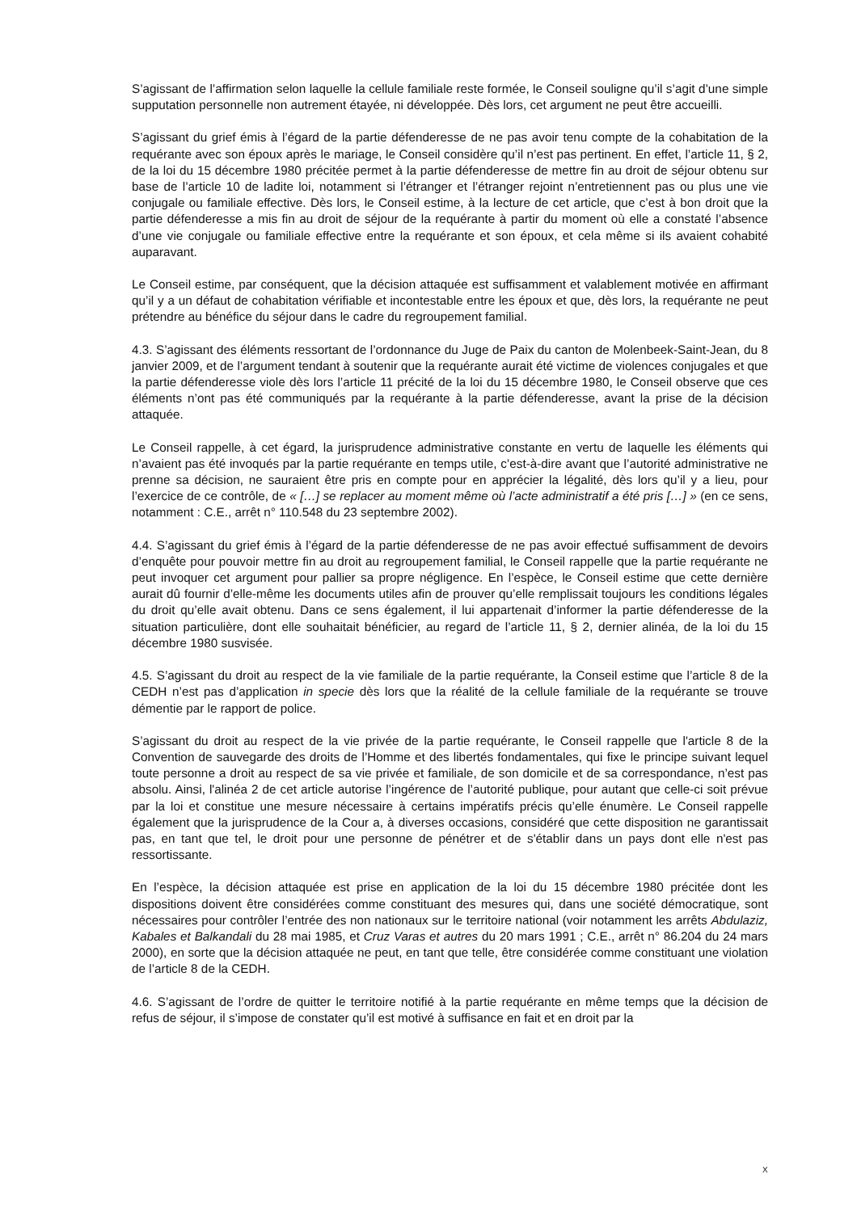S’agissant de l’affirmation selon laquelle la cellule familiale reste formée, le Conseil souligne qu’il s’agit d’une simple supputation personnelle non autrement étayée, ni développée. Dès lors, cet argument ne peut être accueilli.
S’agissant du grief émis à l’égard de la partie défenderesse de ne pas avoir tenu compte de la cohabitation de la requérante avec son époux après le mariage, le Conseil considère qu’il n’est pas pertinent. En effet, l’article 11, § 2, de la loi du 15 décembre 1980 précitée permet à la partie défenderesse de mettre fin au droit de séjour obtenu sur base de l’article 10 de ladite loi, notamment si l’étranger et l’étranger rejoint n’entretiennent pas ou plus une vie conjugale ou familiale effective. Dès lors, le Conseil estime, à la lecture de cet article, que c’est à bon droit que la partie défenderesse a mis fin au droit de séjour de la requérante à partir du moment où elle a constaté l’absence d’une vie conjugale ou familiale effective entre la requérante et son époux, et cela même si ils avaient cohabité auparavant.
Le Conseil estime, par conséquent, que la décision attaquée est suffisamment et valablement motivée en affirmant qu’il y a un défaut de cohabitation vérifiable et incontestable entre les époux et que, dès lors, la requérante ne peut prétendre au bénéfice du séjour dans le cadre du regroupement familial.
4.3. S’agissant des éléments ressortant de l’ordonnance du Juge de Paix du canton de Molenbeek-Saint-Jean, du 8 janvier 2009, et de l’argument tendant à soutenir que la requérante aurait été victime de violences conjugales et que la partie défenderesse viole dès lors l’article 11 précité de la loi du 15 décembre 1980, le Conseil observe que ces éléments n’ont pas été communiqués par la requérante à la partie défenderesse, avant la prise de la décision attaquée.
Le Conseil rappelle, à cet égard, la jurisprudence administrative constante en vertu de laquelle les éléments qui n’avaient pas été invoqués par la partie requérante en temps utile, c’est-à-dire avant que l’autorité administrative ne prenne sa décision, ne sauraient être pris en compte pour en apprécier la légalité, dès lors qu’il y a lieu, pour l’exercice de ce contrôle, de « […] se replacer au moment même où l’acte administratif a été pris […] » (en ce sens, notamment : C.E., arrêt n° 110.548 du 23 septembre 2002).
4.4. S’agissant du grief émis à l’égard de la partie défenderesse de ne pas avoir effectué suffisamment de devoirs d’enquête pour pouvoir mettre fin au droit au regroupement familial, le Conseil rappelle que la partie requérante ne peut invoquer cet argument pour pallier sa propre négligence. En l’espèce, le Conseil estime que cette dernière aurait dû fournir d’elle-même les documents utiles afin de prouver qu’elle remplissait toujours les conditions légales du droit qu’elle avait obtenu. Dans ce sens également, il lui appartenait d’informer la partie défenderesse de la situation particulière, dont elle souhaitait bénéficier, au regard de l’article 11, § 2, dernier alinéa, de la loi du 15 décembre 1980 susvisée.
4.5. S’agissant du droit au respect de la vie familiale de la partie requérante, la Conseil estime que l’article 8 de la CEDH n’est pas d’application in specie dès lors que la réalité de la cellule familiale de la requérante se trouve démentie par le rapport de police.
S’agissant du droit au respect de la vie privée de la partie requérante, le Conseil rappelle que l'article 8 de la Convention de sauvegarde des droits de l’Homme et des libertés fondamentales, qui fixe le principe suivant lequel toute personne a droit au respect de sa vie privée et familiale, de son domicile et de sa correspondance, n’est pas absolu. Ainsi, l'alinéa 2 de cet article autorise l’ingérence de l’autorité publique, pour autant que celle-ci soit prévue par la loi et constitue une mesure nécessaire à certains impératifs précis qu’elle énumère. Le Conseil rappelle également que la jurisprudence de la Cour a, à diverses occasions, considéré que cette disposition ne garantissait pas, en tant que tel, le droit pour une personne de pénétrer et de s'établir dans un pays dont elle n'est pas ressortissante.
En l’espèce, la décision attaquée est prise en application de la loi du 15 décembre 1980 précitée dont les dispositions doivent être considérées comme constituant des mesures qui, dans une société démocratique, sont nécessaires pour contrôler l’entrée des non nationaux sur le territoire national (voir notamment les arrêts Abdulaziz, Kabales et Balkandali du 28 mai 1985, et Cruz Varas et autres du 20 mars 1991 ; C.E., arrêt n° 86.204 du 24 mars 2000), en sorte que la décision attaquée ne peut, en tant que telle, être considérée comme constituant une violation de l’article 8 de la CEDH.
4.6. S’agissant de l’ordre de quitter le territoire notifié à la partie requérante en même temps que la décision de refus de séjour, il s’impose de constater qu’il est motivé à suffisance en fait et en droit par la
X